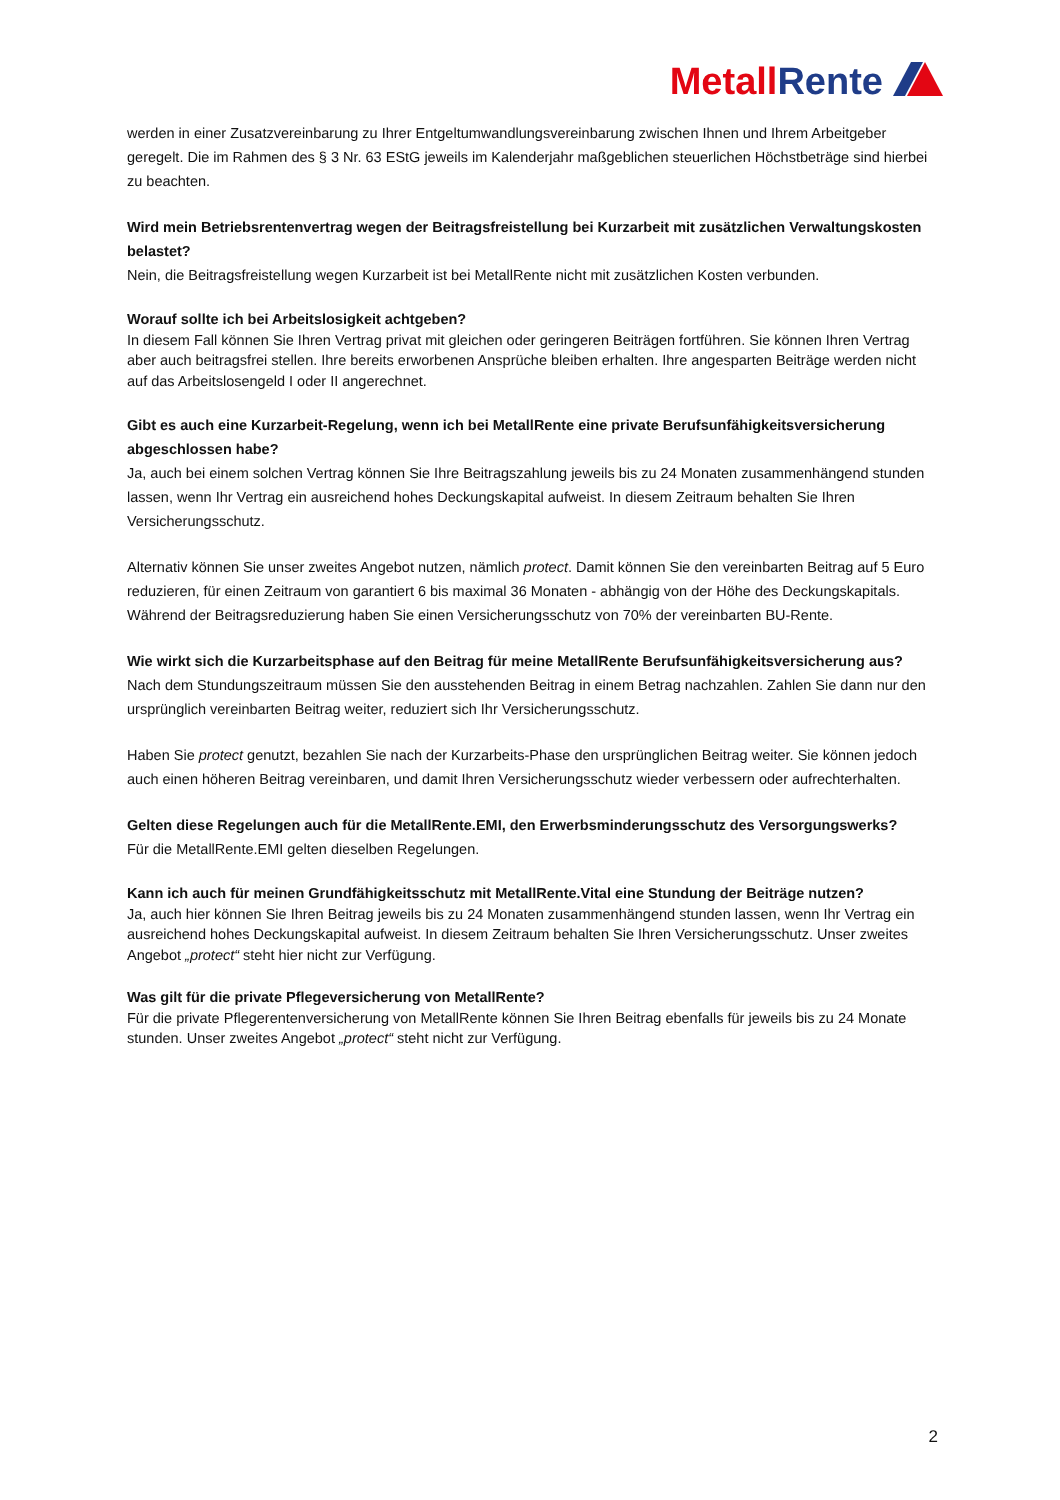Metall Rente
werden in einer Zusatzvereinbarung zu Ihrer Entgeltumwandlungsvereinbarung zwischen Ihnen und Ihrem Arbeitgeber geregelt. Die im Rahmen des § 3 Nr. 63 EStG jeweils im Kalenderjahr maßgeblichen steuerlichen Höchstbeträge sind hierbei zu beachten.
Wird mein Betriebsrentenvertrag wegen der Beitragsfreistellung bei Kurzarbeit mit zusätzlichen Verwaltungskosten belastet?
Nein, die Beitragsfreistellung wegen Kurzarbeit ist bei MetallRente nicht mit zusätzlichen Kosten verbunden.
Worauf sollte ich bei Arbeitslosigkeit achtgeben?
In diesem Fall können Sie Ihren Vertrag privat mit gleichen oder geringeren Beiträgen fortführen. Sie können Ihren Vertrag aber auch beitragsfrei stellen. Ihre bereits erworbenen Ansprüche bleiben erhalten. Ihre angesparten Beiträge werden nicht auf das Arbeitslosengeld I oder II angerechnet.
Gibt es auch eine Kurzarbeit-Regelung, wenn ich bei MetallRente eine private Berufsunfähigkeitsversicherung abgeschlossen habe?
Ja, auch bei einem solchen Vertrag können Sie Ihre Beitragszahlung jeweils bis zu 24 Monaten zusammenhängend stunden lassen, wenn Ihr Vertrag ein ausreichend hohes Deckungskapital aufweist. In diesem Zeitraum behalten Sie Ihren Versicherungsschutz.
Alternativ können Sie unser zweites Angebot nutzen, nämlich protect. Damit können Sie den vereinbarten Beitrag auf 5 Euro reduzieren, für einen Zeitraum von garantiert 6 bis maximal 36 Monaten - abhängig von der Höhe des Deckungskapitals. Während der Beitragsreduzierung haben Sie einen Versicherungsschutz von 70% der vereinbarten BU-Rente.
Wie wirkt sich die Kurzarbeitsphase auf den Beitrag für meine MetallRente Berufsunfähigkeitsversicherung aus?
Nach dem Stundungszeitraum müssen Sie den ausstehenden Beitrag in einem Betrag nachzahlen. Zahlen Sie dann nur den ursprünglich vereinbarten Beitrag weiter, reduziert sich Ihr Versicherungsschutz.
Haben Sie protect genutzt, bezahlen Sie nach der Kurzarbeits-Phase den ursprünglichen Beitrag weiter. Sie können jedoch auch einen höheren Beitrag vereinbaren, und damit Ihren Versicherungsschutz wieder verbessern oder aufrechterhalten.
Gelten diese Regelungen auch für die MetallRente.EMI, den Erwerbsminderungsschutz des Versorgungswerks?
Für die MetallRente.EMI gelten dieselben Regelungen.
Kann ich auch für meinen Grundfähigkeitsschutz mit MetallRente.Vital eine Stundung der Beiträge nutzen?
Ja, auch hier können Sie Ihren Beitrag jeweils bis zu 24 Monaten zusammenhängend stunden lassen, wenn Ihr Vertrag ein ausreichend hohes Deckungskapital aufweist. In diesem Zeitraum behalten Sie Ihren Versicherungsschutz. Unser zweites Angebot „protect“ steht hier nicht zur Verfügung.
Was gilt für die private Pflegeversicherung von MetallRente?
Für die private Pflegerentenversicherung von MetallRente können Sie Ihren Beitrag ebenfalls für jeweils bis zu 24 Monate stunden. Unser zweites Angebot „protect“ steht nicht zur Verfügung.
2